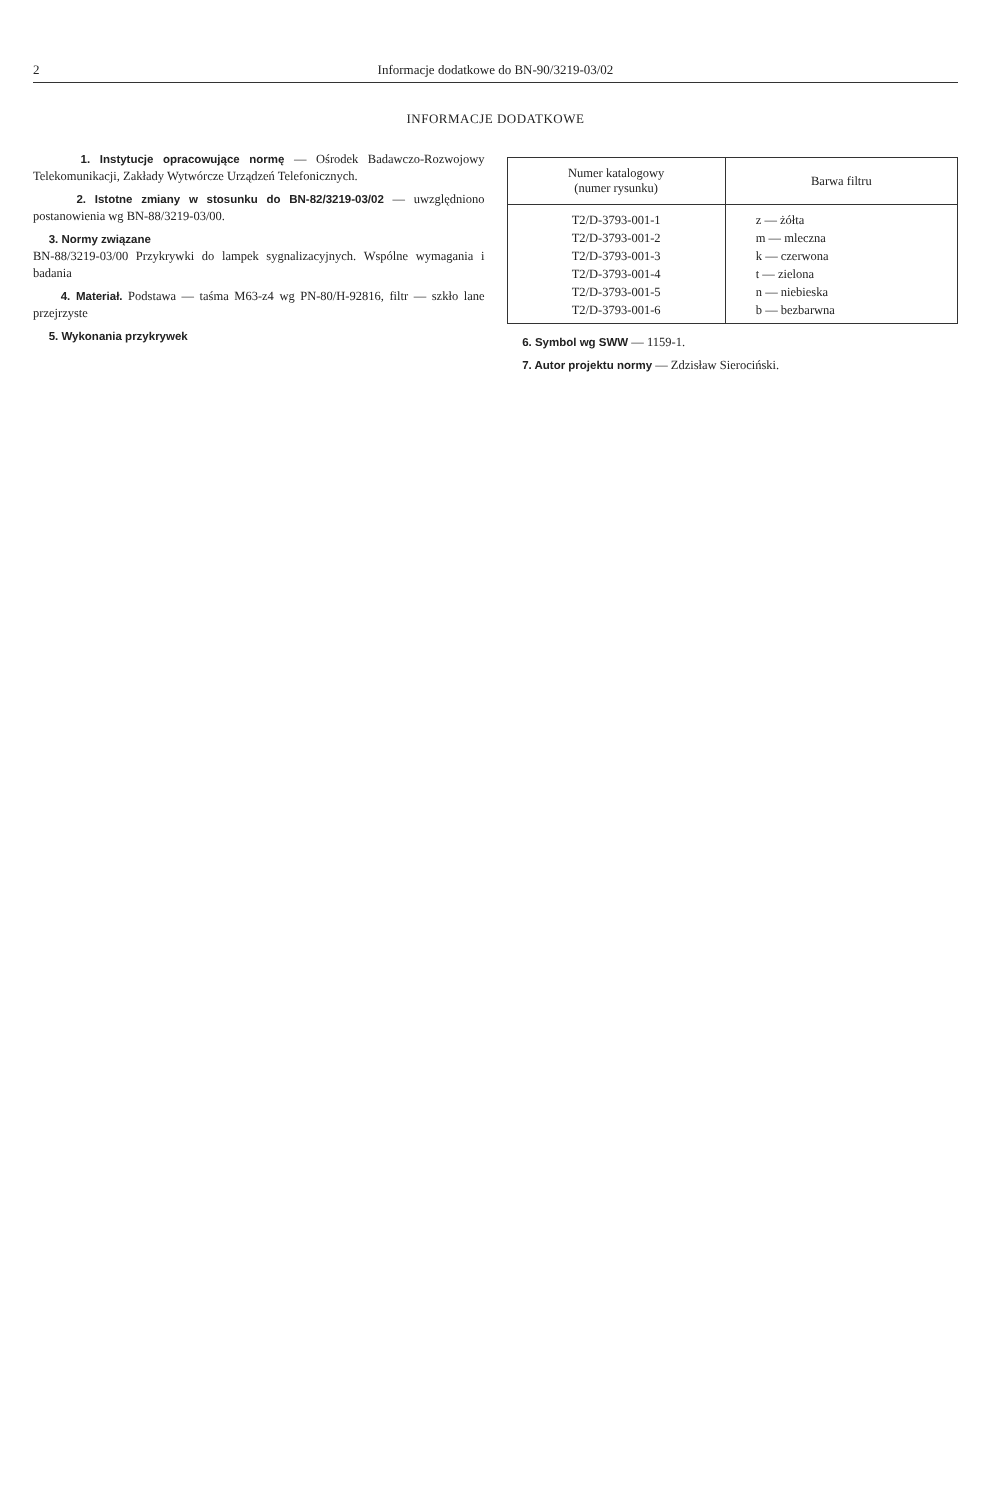2 Informacje dodatkowe do BN-90/3219-03/02
INFORMACJE DODATKOWE
1. Instytucje opracowujące normę — Ośrodek Badawczo-Rozwojowy Telekomunikacji, Zakłady Wytwórcze Urządzeń Telefonicznych.
2. Istotne zmiany w stosunku do BN-82/3219-03/02 — uwzględniono postanowienia wg BN-88/3219-03/00.
3. Normy związane
BN-88/3219-03/00 Przykrywki do lampek sygnalizacyjnych. Wspólne wymagania i badania
4. Materiał. Podstawa — taśma M63-z4 wg PN-80/H-92816, filtr — szkło lane przejrzyste
5. Wykonania przykrywek
| Numer katalogowy (numer rysunku) | Barwa filtru |
| --- | --- |
| T2/D-3793-001-1 | z — żółta |
| T2/D-3793-001-2 | m — mleczna |
| T2/D-3793-001-3 | k — czerwona |
| T2/D-3793-001-4 | t — zielona |
| T2/D-3793-001-5 | n — niebieska |
| T2/D-3793-001-6 | b — bezbarwna |
6. Symbol wg SWW — 1159-1.
7. Autor projektu normy — Zdzisław Sierociński.